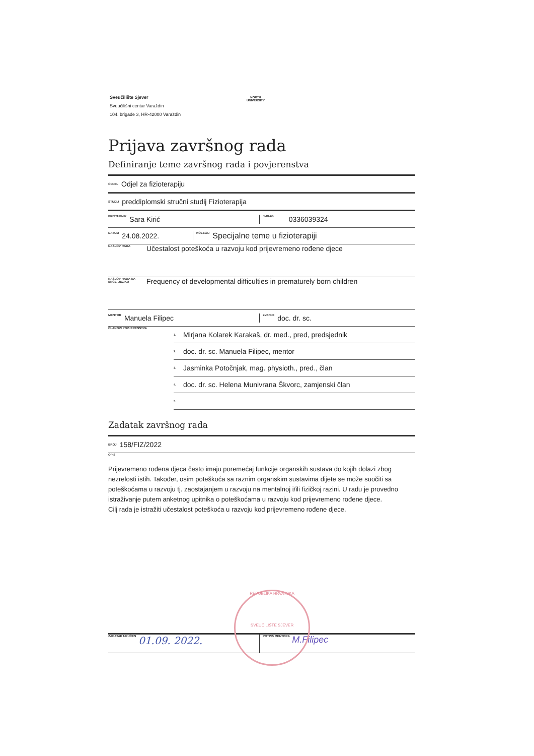Sveučilište Sjever
Sveučilišni centar Varaždin
104. brigade 3, HR-42000 Varaždin
NORTH
UNIVERSITY
Prijava završnog rada
Definiranje teme završnog rada i povjerenstva
ODJEL Odjel za fizioterapiju
STUDIJ preddiplomski stručni studij Fizioterapija
PRISTUPNIK Sara Kirić JMBAG 0336039324
DATUM 24.08.2022. KOLEGIJ Specijalne teme u fizioterapiji
NASLOV RADA Učestalost poteškoća u razvoju kod prijevremeno rođene djece
NASLOV RADA NA ENGL. JEZIKU Frequency of developmental difficulties in prematurely born children
MENTOR Manuela Filipec ZVANJE doc. dr. sc.
ČLANOVI POVJERENSTVA 1. Mirjana Kolarek Karakaš, dr. med., pred, predsjednik
2. doc. dr. sc. Manuela Filipec, mentor
3. Jasminka Potočnjak, mag. physioth., pred., član
4. doc. dr. sc. Helena Munivrana Škvorc, zamjenski član
5.
Zadatak završnog rada
BROJ 158/FIZ/2022
OPIS
Prijevremeno rođena djeca često imaju poremećaj funkcije organskih sustava do kojih dolazi zbog nezrelosti istih. Također, osim poteškoća sa raznim organskim sustavima dijete se može suočiti sa poteškoćama u razvoju tj. zaostajanjem u razvoju na mentalnoj i/ili fizičkoj razini. U radu je provedno istraživanje putem anketnog upitnika o poteškoćama u razvoju kod prijevremeno rođene djece.
Cilj rada je istražiti učestalost poteškoća u razvoju kod prijevremeno rođene djece.
ZADATAK URUČEN 01.09. 2022. POTPIS MENTORA M.Filipec
REPUBLIKA HRVATSKA
SVEUČILIŠTE SJEVER